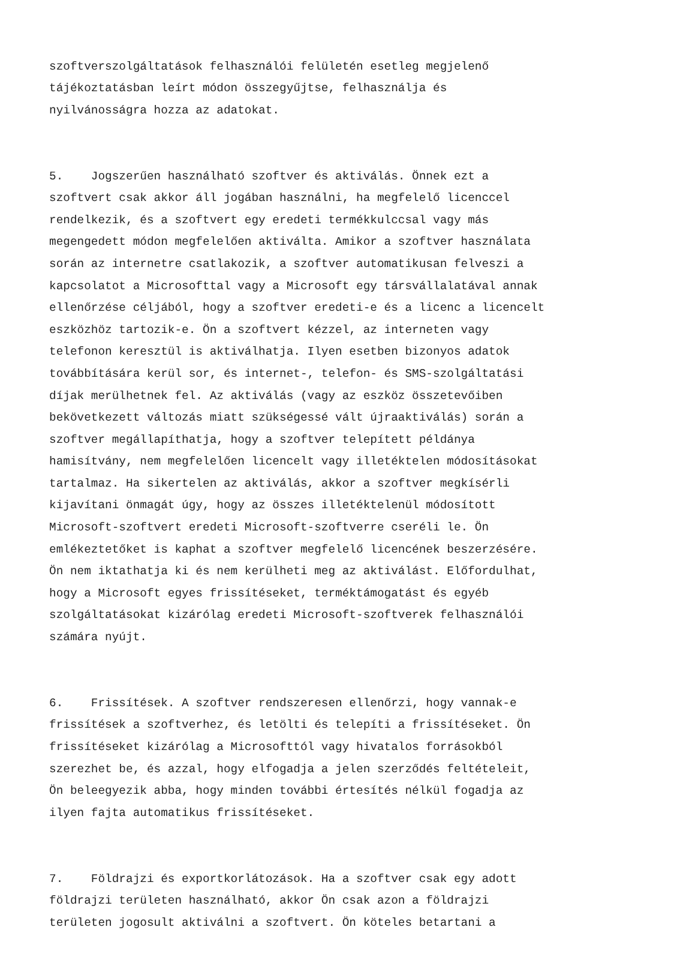szoftverszolgáltatások felhasználói felületén esetleg megjelenő tájékoztatásban leírt módon összegyűjtse, felhasználja és nyilvánosságra hozza az adatokat.
5. Jogszerűen használható szoftver és aktiválás. Önnek ezt a szoftvert csak akkor áll jogában használni, ha megfelelő licenccel rendelkezik, és a szoftvert egy eredeti termékkulccsal vagy más megengedett módon megfelelően aktiválta. Amikor a szoftver használata során az internetre csatlakozik, a szoftver automatikusan felveszi a kapcsolatot a Microsofttal vagy a Microsoft egy társvállalatával annak ellenőrzése céljából, hogy a szoftver eredeti-e és a licenc a licencelt eszközhöz tartozik-e. Ön a szoftvert kézzel, az interneten vagy telefonon keresztül is aktiválhatja. Ilyen esetben bizonyos adatok továbbítására kerül sor, és internet-, telefon- és SMS-szolgáltatási díjak merülhetnek fel. Az aktiválás (vagy az eszköz összetevőiben bekövetkezett változás miatt szükségessé vált újraaktiválás) során a szoftver megállapíthatja, hogy a szoftver telepített példánya hamisítvány, nem megfelelően licencelt vagy illetéktelen módosításokat tartalmaz. Ha sikertelen az aktiválás, akkor a szoftver megkísérli kijavítani önmagát úgy, hogy az összes illetéktelenül módosított Microsoft-szoftvert eredeti Microsoft-szoftverre cseréli le. Ön emlékeztetőket is kaphat a szoftver megfelelő licencének beszerzésére. Ön nem iktathatja ki és nem kerülheti meg az aktiválást. Előfordulhat, hogy a Microsoft egyes frissítéseket, terméktámogatást és egyéb szolgáltatásokat kizárólag eredeti Microsoft-szoftverek felhasználói számára nyújt.
6. Frissítések. A szoftver rendszeresen ellenőrzi, hogy vannak-e frissítések a szoftverhez, és letölti és telepíti a frissítéseket. Ön frissítéseket kizárólag a Microsofttól vagy hivatalos forrásokból szerezhet be, és azzal, hogy elfogadja a jelen szerződés feltételeit, Ön beleegyezik abba, hogy minden további értesítés nélkül fogadja az ilyen fajta automatikus frissítéseket.
7. Földrajzi és exportkorlátozások. Ha a szoftver csak egy adott földrajzi területen használható, akkor Ön csak azon a földrajzi területen jogosult aktiválni a szoftvert. Ön köteles betartani a